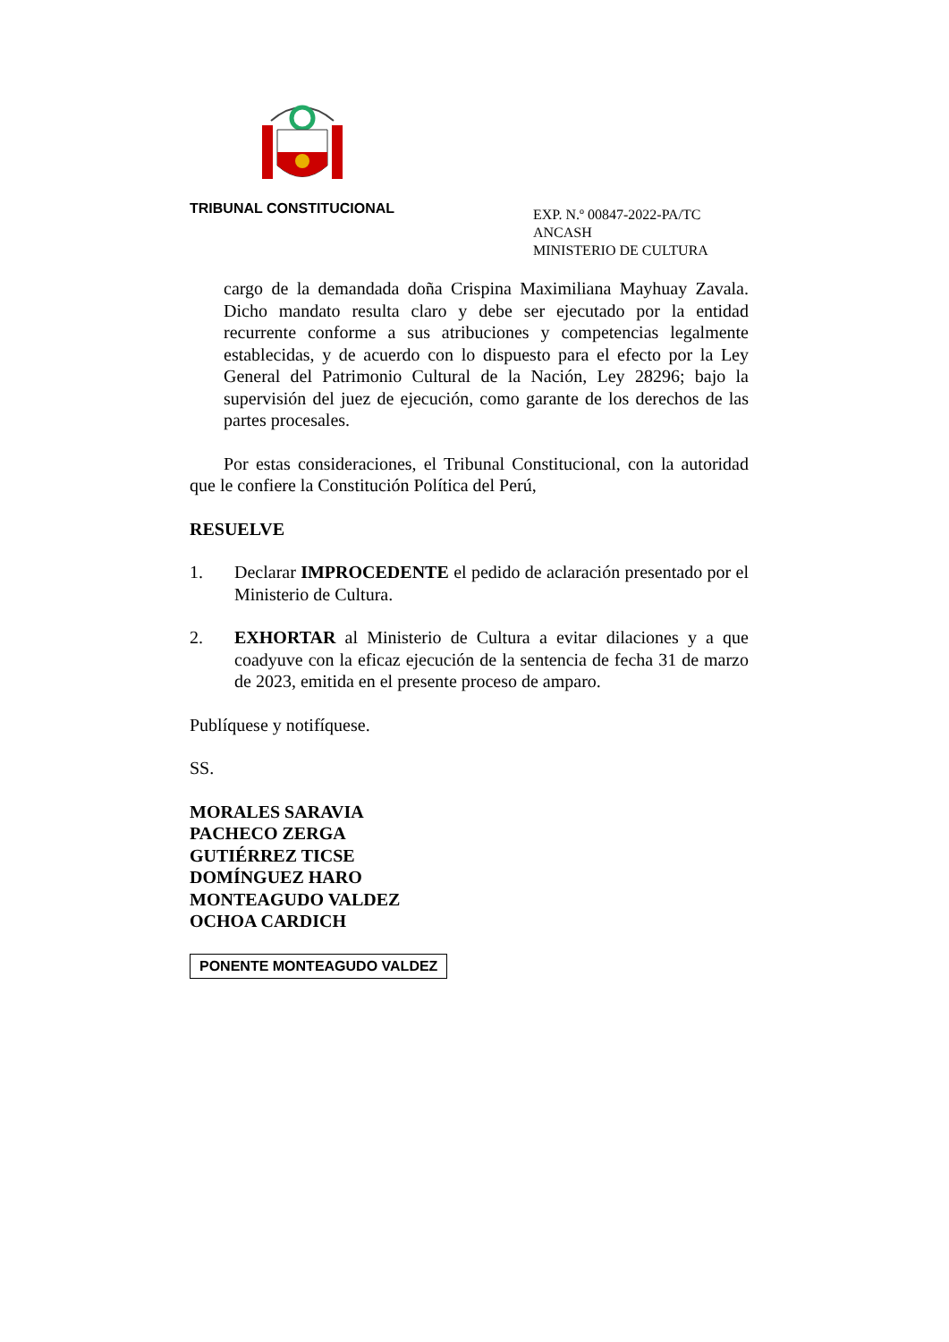TRIBUNAL CONSTITUCIONAL
EXP. N.º 00847-2022-PA/TC
ANCASH
MINISTERIO DE CULTURA
cargo de la demandada doña Crispina Maximiliana Mayhuay Zavala. Dicho mandato resulta claro y debe ser ejecutado por la entidad recurrente conforme a sus atribuciones y competencias legalmente establecidas, y de acuerdo con lo dispuesto para el efecto por la Ley General del Patrimonio Cultural de la Nación, Ley 28296; bajo la supervisión del juez de ejecución, como garante de los derechos de las partes procesales.
Por estas consideraciones, el Tribunal Constitucional, con la autoridad que le confiere la Constitución Política del Perú,
RESUELVE
1. Declarar IMPROCEDENTE el pedido de aclaración presentado por el Ministerio de Cultura.
2. EXHORTAR al Ministerio de Cultura a evitar dilaciones y a que coadyuve con la eficaz ejecución de la sentencia de fecha 31 de marzo de 2023, emitida en el presente proceso de amparo.
Publíquese y notifíquese.
SS.
MORALES SARAVIA
PACHECO ZERGA
GUTIÉRREZ TICSE
DOMÍNGUEZ HARO
MONTEAGUDO VALDEZ
OCHOA CARDICH
PONENTE MONTEAGUDO VALDEZ